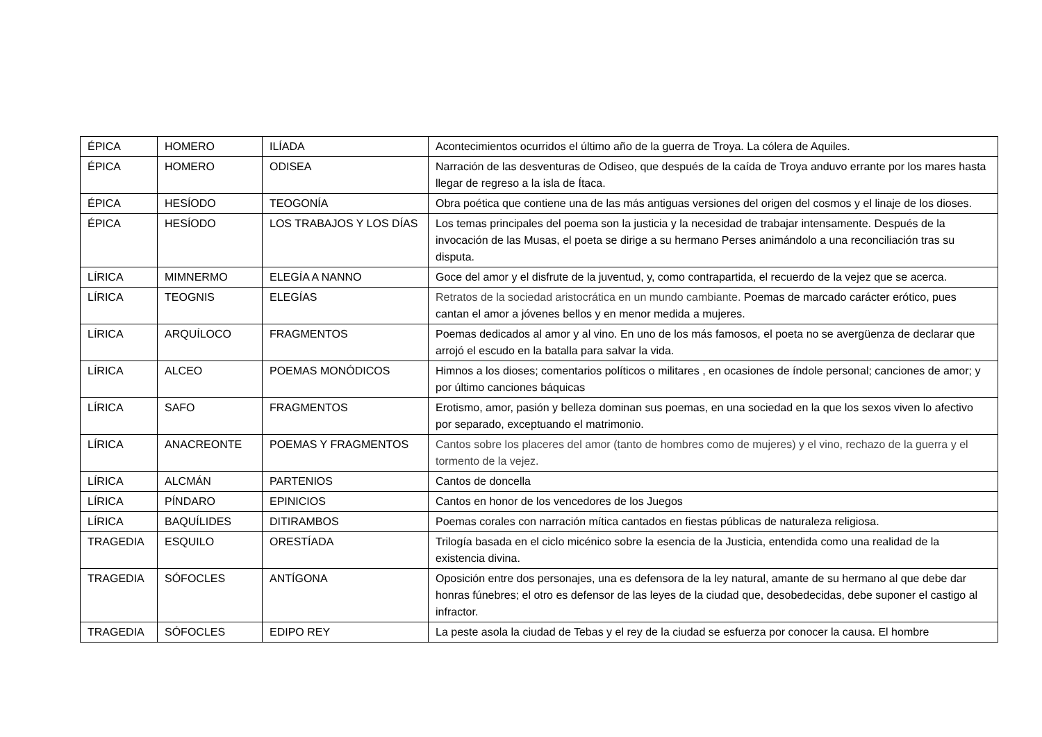| ÉPICA | HOMERO | ILÍADA | Acontecimientos ocurridos el último año de la guerra de Troya. La cólera de Aquiles. |
| ÉPICA | HOMERO | ODISEA | Narración de las desventuras de Odiseo, que después de la caída de Troya anduvo errante por los mares hasta llegar de regreso a la isla de Ítaca. |
| ÉPICA | HESÍODO | TEOGONÍA | Obra poética que contiene una de las más antiguas versiones del origen del cosmos y el linaje de los dioses. |
| ÉPICA | HESÍODO | LOS TRABAJOS Y LOS DÍAS | Los temas principales del poema son la justicia y la necesidad de trabajar intensamente. Después de la invocación de las Musas, el poeta se dirige a su hermano Perses animándolo a una reconciliación tras su disputa. |
| LÍRICA | MIMNERMO | ELEGÍA A NANNO | Goce del amor y el disfrute de la juventud, y, como contrapartida, el recuerdo de la vejez que se acerca. |
| LÍRICA | TEOGNIS | ELEGÍAS | Retratos de la sociedad aristocrática en un mundo cambiante. Poemas de marcado carácter erótico, pues cantan el amor a jóvenes bellos y en menor medida a mujeres. |
| LÍRICA | ARQUÍLOCO | FRAGMENTOS | Poemas dedicados al amor y al vino. En uno de los más famosos, el poeta no se avergüenza de declarar que arrojó el escudo en la batalla para salvar la vida. |
| LÍRICA | ALCEO | POEMAS MONÓDICOS | Himnos a los dioses; comentarios políticos o militares , en ocasiones de índole personal; canciones de amor; y por último canciones báquicas |
| LÍRICA | SAFO | FRAGMENTOS | Erotismo, amor, pasión y belleza dominan sus poemas, en una sociedad en la que los sexos viven lo afectivo por separado, exceptuando el matrimonio. |
| LÍRICA | ANACREONTE | POEMAS Y FRAGMENTOS | Cantos sobre los placeres del amor (tanto de hombres como de mujeres) y el vino, rechazo de la guerra y el tormento de la vejez. |
| LÍRICA | ALCMÁN | PARTENIOS | Cantos de doncella |
| LÍRICA | PÍNDARO | EPINICIOS | Cantos en honor de los vencedores de los Juegos |
| LÍRICA | BAQUÍLIDES | DITIRAMBOS | Poemas corales con narración mítica cantados en fiestas públicas de naturaleza religiosa. |
| TRAGEDIA | ESQUILO | ORESTÍADA | Trilogía basada en el ciclo micénico sobre la esencia de la Justicia, entendida como una realidad de la existencia divina. |
| TRAGEDIA | SÓFOCLES | ANTÍGONA | Oposición entre dos personajes, una es defensora de la ley natural, amante de su hermano al que debe dar honras fúnebres; el otro es defensor de las leyes de la ciudad que, desobedecidas, debe suponer el castigo al infractor. |
| TRAGEDIA | SÓFOCLES | EDIPO REY | La peste asola la ciudad de Tebas y el rey de la ciudad se esfuerza por conocer la causa. El hombre |